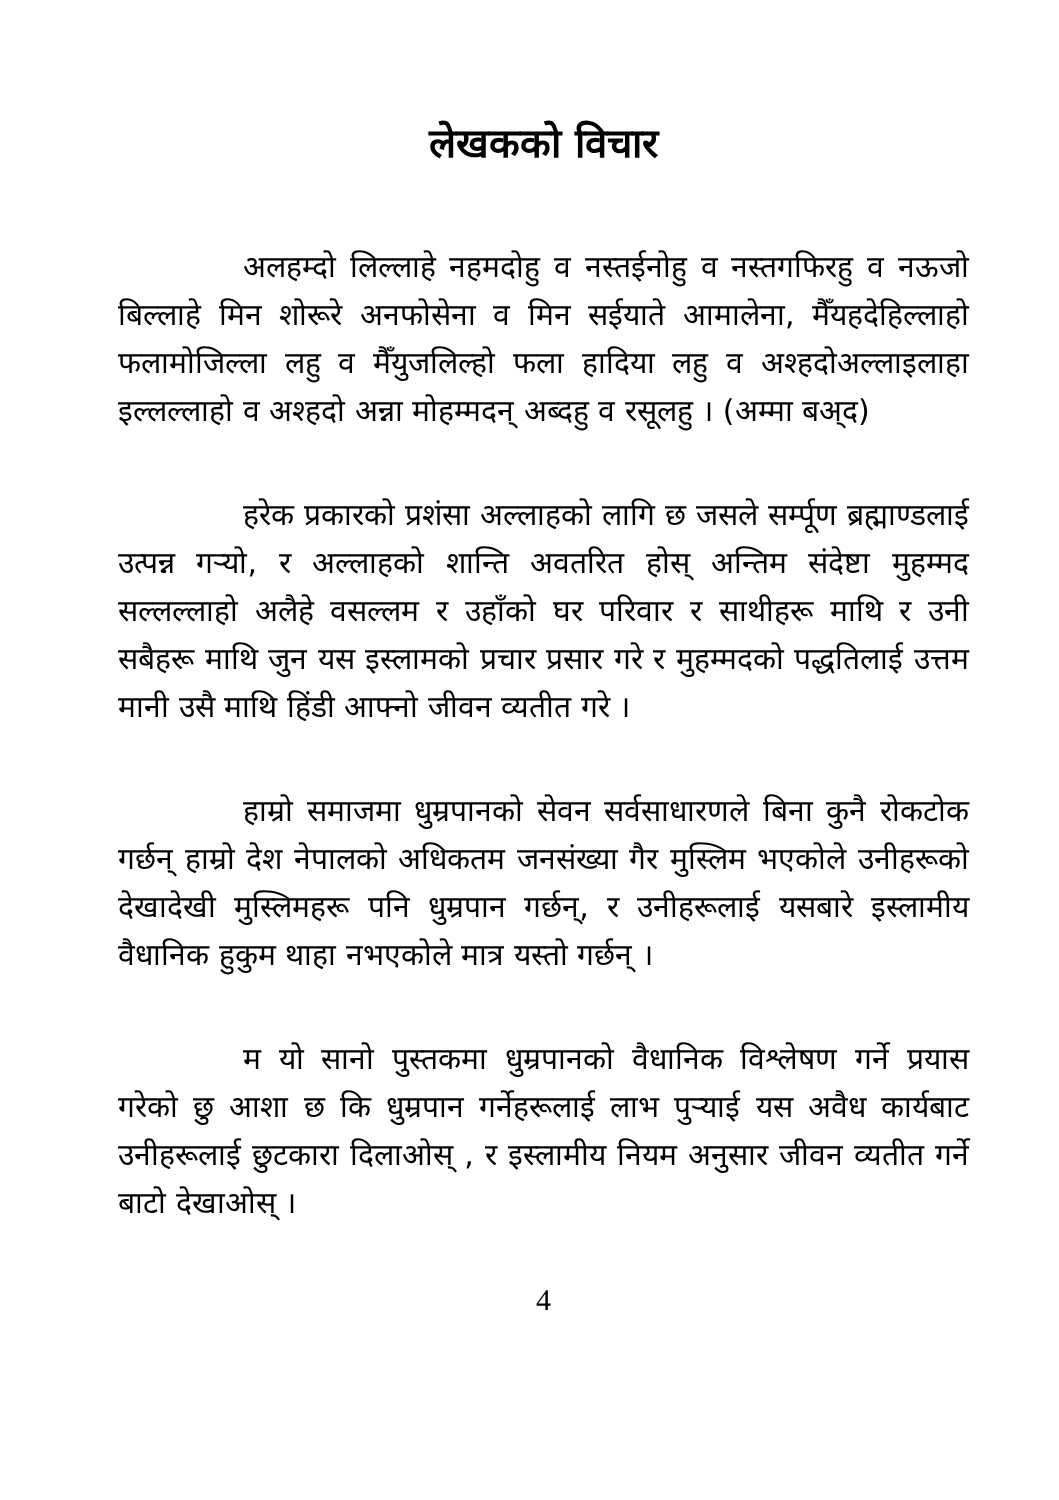लेखकको विचार
अलहम्दो लिल्लाहे नहमदोहु व नस्तईनोहु व नस्तगफिरहु व नऊजो बिल्लाहे मिन शोरूरे अनफोसेना व मिन सईयाते आमालेना, मैँयहदेहिल्लाहो फलामोजिल्ला लहु व मैँयुजलिल्हो फला हादिया लहु व अश्हदोअल्लाइलाहा इल्लल्लाहो व अश्हदो अन्ना मोहम्मदन् अब्दहु व रसूलहु । (अम्मा बअ्द)
हरेक प्रकारको प्रशंसा अल्लाहको लागि छ जसले सर्म्पूण ब्रह्माण्डलाई उत्पन्न गऱ्यो, र अल्लाहको शान्ति अवतरित होस् अन्तिम संदेष्टा मुहम्मद सल्लल्लाहो अलैहे वसल्लम र उहाँको घर परिवार र साथीहरू माथि र उनी सबैहरू माथि जुन यस इस्लामको प्रचार प्रसार गरे र मुहम्मदको पद्धतिलाई उत्तम मानी उसै माथि हिंडी आफ्नो जीवन व्यतीत गरे ।
हाम्रो समाजमा धुम्रपानको सेवन सर्वसाधारणले बिना कुनै रोकटोक गर्छन् हाम्रो देश नेपालको अधिकतम जनसंख्या गैर मुस्लिम भएकोले उनीहरूको देखादेखी मुस्लिमहरू पनि धुम्रपान गर्छन्, र उनीहरूलाई यसबारे इस्लामीय वैधानिक हुकुम थाहा नभएकोले मात्र यस्तो गर्छन् ।
म यो सानो पुस्तकमा धुम्रपानको वैधानिक विश्लेषण गर्ने प्रयास गरेको छु आशा छ कि धुम्रपान गर्नेहरूलाई लाभ पुऱ्याई यस अवैध कार्यबाट उनीहरूलाई छुटकारा दिलाओस् , र इस्लामीय नियम अनुसार जीवन व्यतीत गर्ने बाटो देखाओस् ।
4